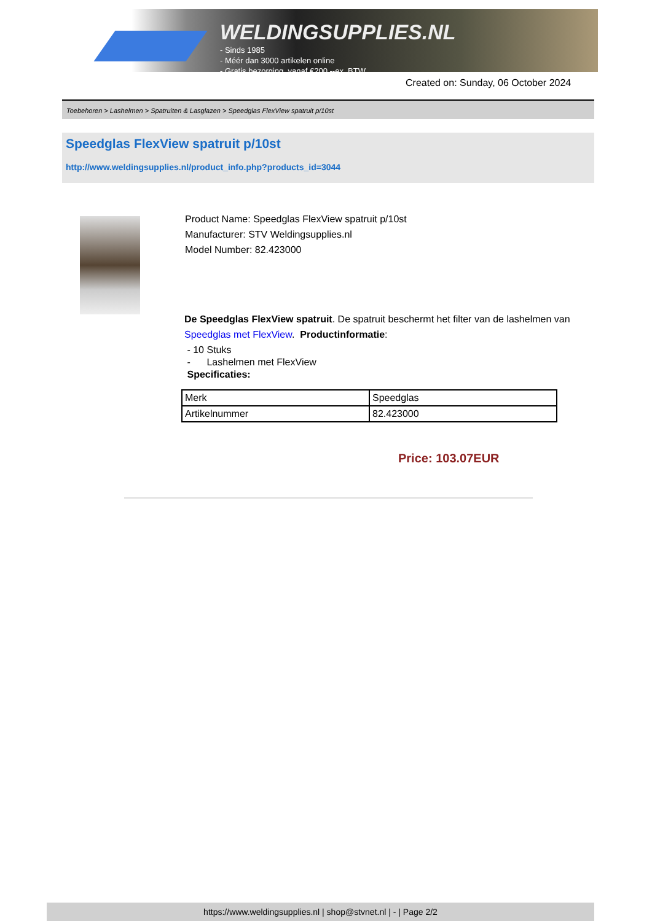WELDINGSUPPLIES.NL
- Sinds 1985
- Méér dan 3000 artikelen online
- Gratis bezorging, vanaf €200,--ex. BTW
Created on: Sunday, 06 October 2024
Toebehoren > Lashelmen > Spatruiten & Lasglazen > Speedglas FlexView spatruit p/10st
Speedglas FlexView spatruit p/10st
http://www.weldingsupplies.nl/product_info.php?products_id=3044
Product Name: Speedglas FlexView spatruit p/10st
Manufacturer: STV Weldingsupplies.nl
Model Number: 82.423000
De Speedglas FlexView spatruit. De spatruit beschermt het filter van de lashelmen van Speedglas met FlexView. Productinformatie:
- 10 Stuks
- Lashelmen met FlexView
Specificaties:
| Merk | Speedglas |
| Artikelnummer | 82.423000 |
Price: 103.07EUR
https://www.weldingsupplies.nl | shop@stvnet.nl | - | Page 2/2